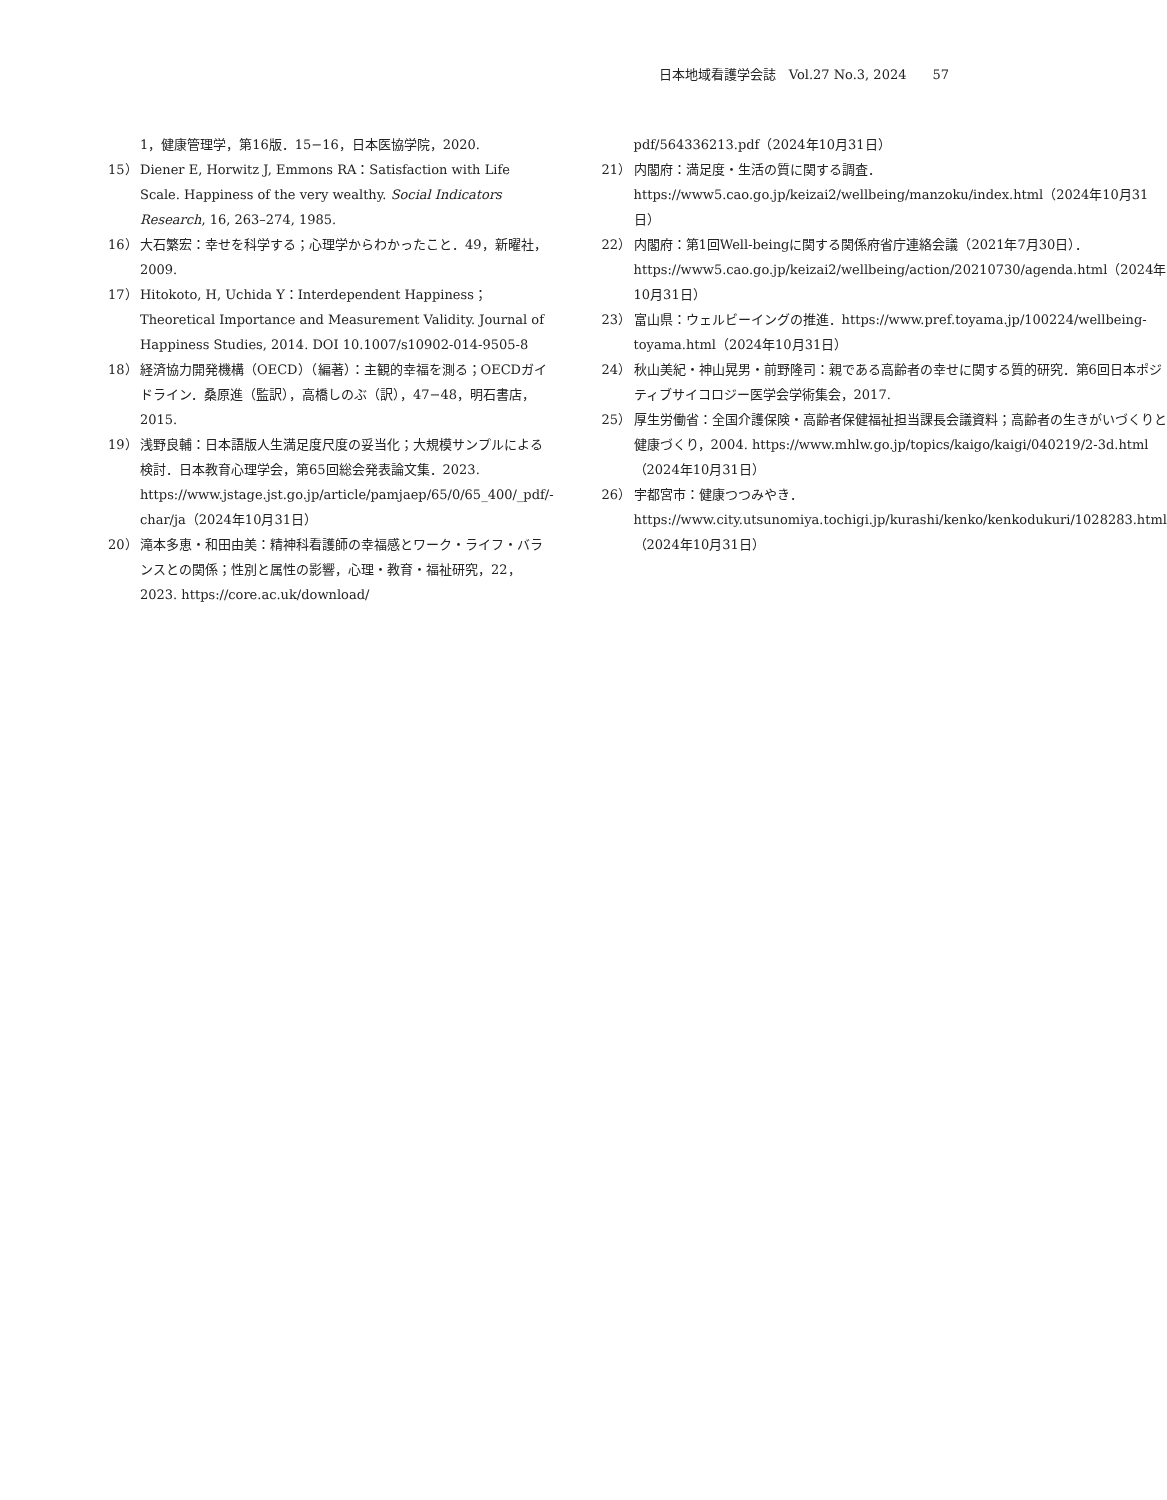日本地域看護学会誌　Vol.27 No.3, 2024　　57
1，健康管理学，第16版．15−16，日本医協学院，2020.
15） Diener E, Horwitz J, Emmons RA：Satisfaction with Life Scale. Happiness of the very wealthy. Social Indicators Research, 16, 263–274, 1985.
16） 大石繁宏：幸せを科学する；心理学からわかったこと．49，新曜社，2009.
17） Hitokoto, H, Uchida Y：Interdependent Happiness；Theoretical Importance and Measurement Validity. Journal of Happiness Studies, 2014. DOI 10.1007/s10902-014-9505-8
18） 経済協力開発機構（OECD）（編著）：主観的幸福を測る；OECDガイドライン．桑原進（監訳），高橋しのぶ（訳），47−48，明石書店，2015.
19） 浅野良輔：日本語版人生満足度尺度の妥当化；大規模サンプルによる検討．日本教育心理学会，第65回総会発表論文集．2023. https://www.jstage.jst.go.jp/article/pamjaep/65/0/65_400/_pdf/-char/ja（2024年10月31日）
20） 滝本多恵・和田由美：精神科看護師の幸福感とワーク・ライフ・バランスとの関係；性別と属性の影響，心理・教育・福祉研究，22，2023. https://core.ac.uk/download/
pdf/564336213.pdf（2024年10月31日）
21） 内閣府：満足度・生活の質に関する調査．https://www5.cao.go.jp/keizai2/wellbeing/manzoku/index.html（2024年10月31日）
22） 内閣府：第1回Well-beingに関する関係府省庁連絡会議（2021年7月30日）．https://www5.cao.go.jp/keizai2/wellbeing/action/20210730/agenda.html（2024年10月31日）
23） 富山県：ウェルビーイングの推進．https://www.pref.toyama.jp/100224/wellbeing-toyama.html（2024年10月31日）
24） 秋山美紀・神山晃男・前野隆司：親である高齢者の幸せに関する質的研究．第6回日本ポジティブサイコロジー医学会学術集会，2017.
25） 厚生労働省：全国介護保険・高齢者保健福祉担当課長会議資料；高齢者の生きがいづくりと健康づくり，2004. https://www.mhlw.go.jp/topics/kaigo/kaigi/040219/2-3d.html（2024年10月31日）
26） 宇都宮市：健康つつみやき．https://www.city.utsunomiya.tochigi.jp/kurashi/kenko/kenkodukuri/1028283.html（2024年10月31日）